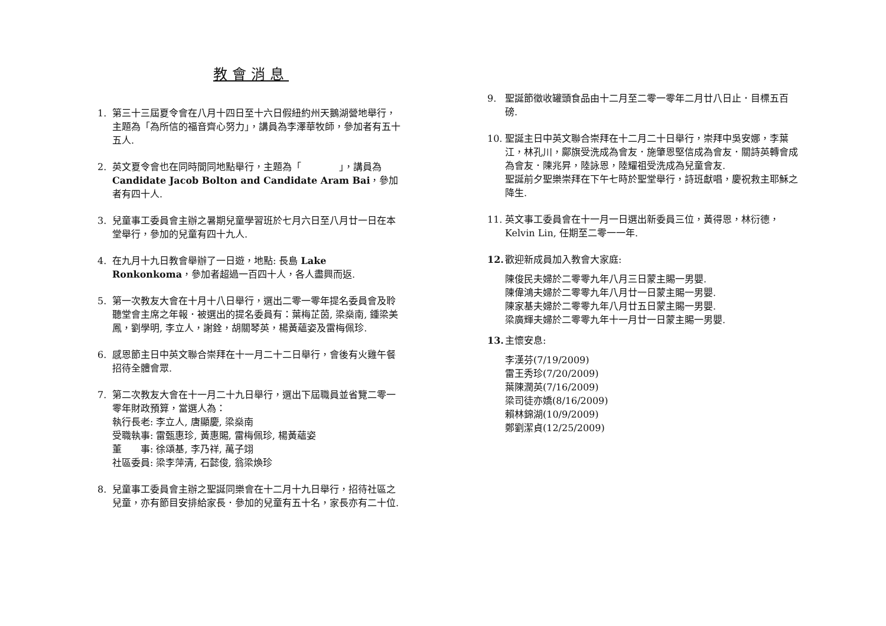教會消息
1. 第三十三屆夏令會在八月十四日至十六日假紐約州天鵝湖營地舉行，主題為「為所信的福音齊心努力」，講員為李澤華牧師，參加者有五十五人.
2. 英文夏令會也在同時間同地點舉行，主題為「　　　　」，講員為 Candidate Jacob Bolton and Candidate Aram Bai，參加者有四十人.
3. 兒童事工委員會主辦之暑期兒童學習班於七月六日至八月廿一日在本堂舉行，參加的兒童有四十九人.
4. 在九月十九日教會舉辦了一日遊，地點: 長島 Lake Ronkonkoma，參加者超過一百四十人，各人盡興而返.
5. 第一次教友大會在十月十八日舉行，選出二零一零年提名委員會及聆聽堂會主席之年報．被選出的提名委員有：葉梅芷茵, 梁燊南, 鍾梁美鳳，劉學明, 李立人，謝銓，胡關琴英，楊黃蘊姿及雷梅佩珍.
6. 感恩節主日中英文聯合崇拜在十一月二十二日舉行，會後有火雞午餐招待全體會眾.
7. 第二次教友大會在十一月二十九日舉行，選出下屆職員並省覽二零一零年財政預算，當選人為：
執行長老: 李立人, 唐顯慶, 梁燊南
受職執事: 雷甄惠珍, 黃惠賜, 雷梅佩珍, 楊黃蘊姿
董　　事: 徐頌基, 李乃祥, 萬子翊
社區委員: 梁李萍清, 石懿俊, 翁梁煥珍
8. 兒童事工委員會主辦之聖誕同樂會在十二月十九日舉行，招待社區之兒童，亦有節目安排給家長．參加的兒童有五十名，家長亦有二十位.
9. 聖誕節徵收罐頭食品由十二月至二零一零年二月廿八日止．目標五百磅.
10. 聖誕主日中英文聯合崇拜在十二月二十日舉行，崇拜中吳安娜，李葉江，林孔川，鄺旗受洗成為會友．施肇恩堅信成為會友．關詩英轉會成為會友．陳兆昇，陸詠恩，陸耀祖受洗成為兒童會友.
聖誕前夕聖樂崇拜在下午七時於聖堂舉行，詩班獻唱，慶祝救主耶穌之降生.
11. 英文事工委員會在十一月一日選出新委員三位，黃得恩，林衍德，Kelvin Lin, 任期至二零一一年.
12. 歡迎新成員加入教會大家庭:
陳俊民夫婦於二零零九年八月三日蒙主賜一男嬰.
陳偉鴻夫婦於二零零九年八月廿一日蒙主賜一男嬰.
陳家基夫婦於二零零九年八月廿五日蒙主賜一男嬰.
梁廣輝夫婦於二零零九年十一月廿一日蒙主賜一男嬰.
13. 主懷安息:
李漢芬(7/19/2009)
雷王秀珍(7/20/2009)
葉陳潤英(7/16/2009)
梁司徒亦嬌(8/16/2009)
賴林錦湖(10/9/2009)
鄭劉潔貞(12/25/2009)